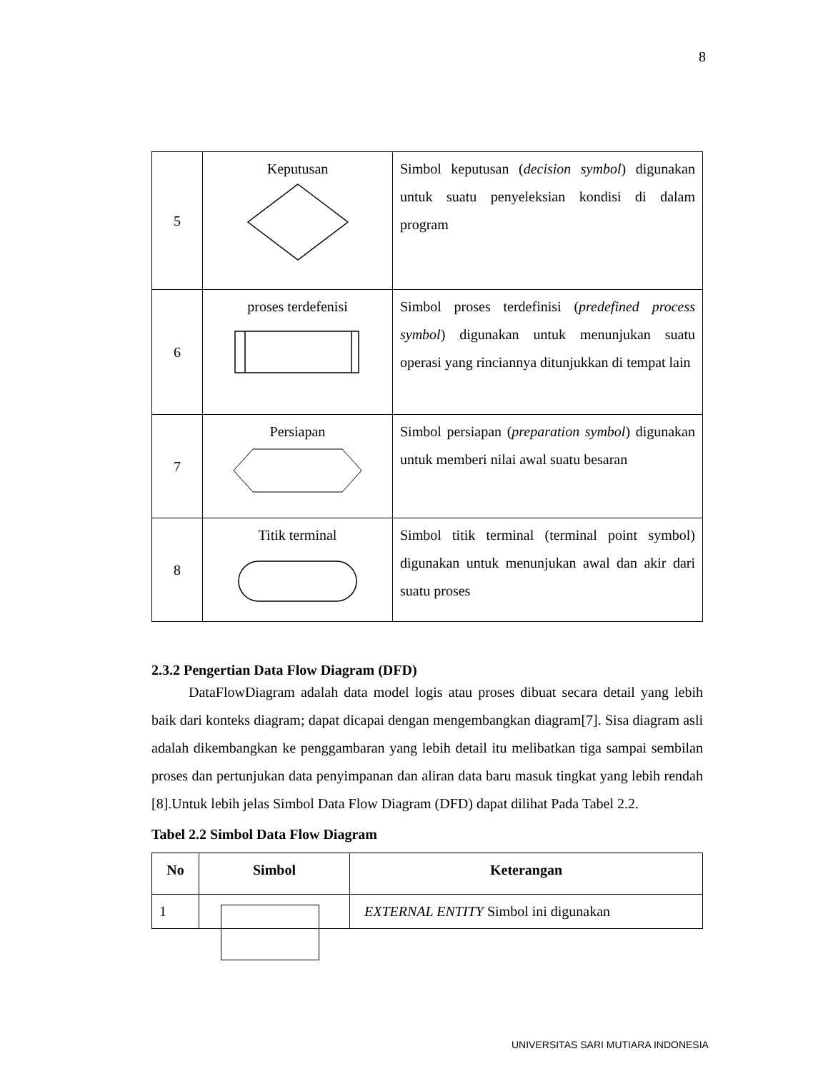8
| 5 | Keputusan | Simbol keputusan ( decision symbol ) digunakan untuk suatu penyeleksian kondisi di dalam program |
| 6 | proses terdefenisi | Simbol proses terdefinisi ( predefined process symbol ) digunakan untuk menunjukan suatu operasi yang rinciannya ditunjukkan di tempat lain |
| 7 | Persiapan | Simbol persiapan ( preparation symbol ) digunakan untuk memberi nilai awal suatu besaran |
| 8 | Titik terminal | Simbol titik terminal (terminal point symbol) digunakan untuk menunjukan awal dan akir dari suatu proses |
2.3.2 Pengertian Data Flow Diagram (DFD)
DataFlowDiagram adalah data model logis atau proses dibuat secara detail yang lebih baik dari konteks diagram; dapat dicapai dengan mengembangkan diagram[7]. Sisa diagram asli adalah dikembangkan ke penggambaran yang lebih detail itu melibatkan tiga sampai sembilan proses dan pertunjukan data penyimpanan dan aliran data baru masuk tingkat yang lebih rendah [8].Untuk lebih jelas Simbol Data Flow Diagram (DFD) dapat dilihat Pada Tabel 2.2.
Tabel 2.2 Simbol Data Flow Diagram
| No | Simbol | Keterangan |
| --- | --- | --- |
| 1 | | EXTERNAL ENTITY Simbol ini digunakan |
UNIVERSITAS SARI MUTIARA INDONESIA